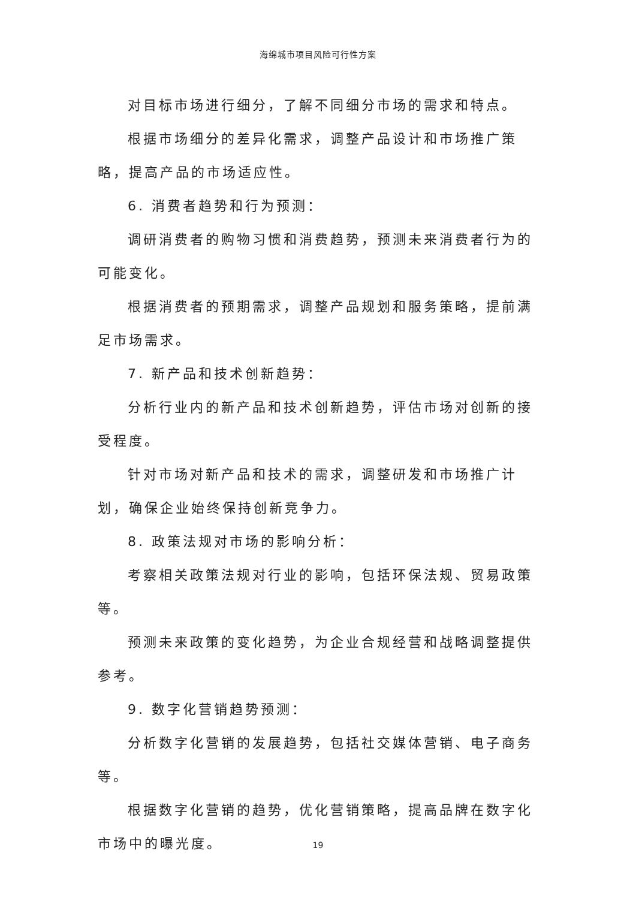海绵城市项目风险可行性方案
对目标市场进行细分，了解不同细分市场的需求和特点。
根据市场细分的差异化需求，调整产品设计和市场推广策略，提高产品的市场适应性。
6. 消费者趋势和行为预测：
调研消费者的购物习惯和消费趋势，预测未来消费者行为的可能变化。
根据消费者的预期需求，调整产品规划和服务策略，提前满足市场需求。
7. 新产品和技术创新趋势：
分析行业内的新产品和技术创新趋势，评估市场对创新的接受程度。
针对市场对新产品和技术的需求，调整研发和市场推广计划，确保企业始终保持创新竞争力。
8. 政策法规对市场的影响分析：
考察相关政策法规对行业的影响，包括环保法规、贸易政策等。
预测未来政策的变化趋势，为企业合规经营和战略调整提供参考。
9. 数字化营销趋势预测：
分析数字化营销的发展趋势，包括社交媒体营销、电子商务等。
根据数字化营销的趋势，优化营销策略，提高品牌在数字化市场中的曝光度。
19